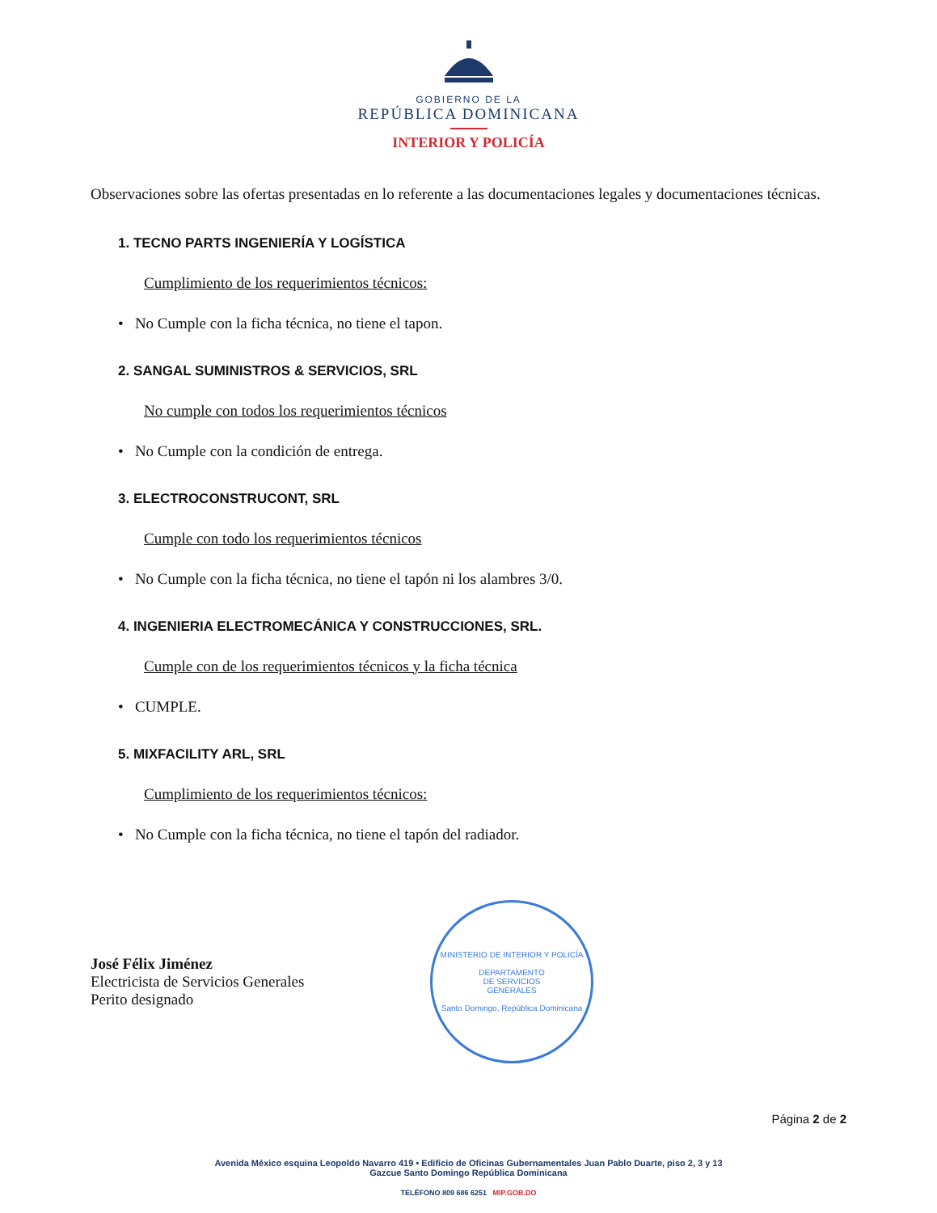GOBIERNO DE LA
REPÚBLICA DOMINICANA
INTERIOR Y POLICÍA
Observaciones sobre las ofertas presentadas en lo referente a las documentaciones legales y documentaciones técnicas.
1. TECNO PARTS INGENIERÍA Y LOGÍSTICA
Cumplimiento de los requerimientos técnicos:
• No Cumple con la ficha técnica, no tiene el tapon.
2. SANGAL SUMINISTROS & SERVICIOS, SRL
No cumple con todos los requerimientos técnicos
• No Cumple con la condición de entrega.
3. ELECTROCONSTRUCONT, SRL
Cumple con todo los requerimientos técnicos
• No Cumple con la ficha técnica, no tiene el tapón ni los alambres 3/0.
4. INGENIERIA ELECTROMECÁNICA Y CONSTRUCCIONES, SRL.
Cumple con de los requerimientos técnicos y la ficha técnica
• CUMPLE.
5. MIXFACILITY ARL, SRL
Cumplimiento de los requerimientos técnicos:
• No Cumple con la ficha técnica, no tiene el tapón del radiador.
José Félix Jiménez
Electricista de Servicios Generales
Perito designado
MINISTERIO DE INTERIOR Y POLICÍA
DEPARTAMENTO
DE SERVICIOS
GENERALES
Santo Domingo, República Dominicana
Página 2 de 2
Avenida México esquina Leopoldo Navarro 419 • Edificio de Oficinas Gubernamentales Juan Pablo Duarte, piso 2, 3 y 13
Gazcue Santo Domingo República Dominicana
TELÉFONO 809 686 6251 MIP.GOB.DO